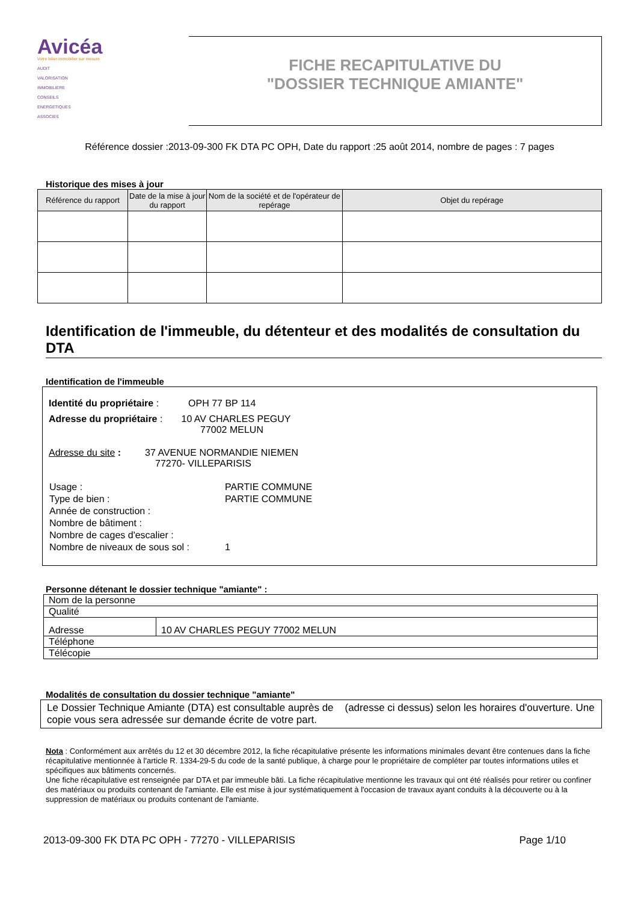Avicéa
Votre bilan immobilier sur mesure
AUDIT
VALORISATION
IMMOBILIERE
CONSEILS
ENERGETIQUES
ASSOCIES
FICHE RECAPITULATIVE DU
"DOSSIER TECHNIQUE AMIANTE"
Référence dossier :2013-09-300 FK DTA PC OPH, Date du rapport :25 août 2014, nombre de pages : 7 pages
Historique des mises à jour
| Référence du rapport | Date de la mise à jour du rapport | Nom de la société et de l'opérateur de repérage | Objet du repérage |
| --- | --- | --- | --- |
Identification de l'immeuble, du détenteur et des modalités de consultation du DTA
Identification de l'immeuble
Identité du propriétaire : OPH 77 BP 114
Adresse du propriétaire : 10 AV CHARLES PEGUY
77002 MELUN
Adresse du site : 37 AVENUE NORMANDIE NIEMEN
77270- VILLEPARISIS
| Usage : | PARTIE COMMUNE |
| Type de bien : | PARTIE COMMUNE |
| Année de construction : | |
| Nombre de bâtiment : | |
| Nombre de cages d'escalier : | |
| Nombre de niveaux de sous sol : | 1 |
Personne détenant le dossier technique "amiante" :
| Nom de la personne | |
| Qualité | |
| Adresse | 10 AV CHARLES PEGUY 77002 MELUN |
| Téléphone | |
| Télécopie | |
Modalités de consultation du dossier technique "amiante"
Le Dossier Technique Amiante (DTA) est consultable auprès de (adresse ci dessus) selon les horaires d'ouverture. Une copie vous sera adressée sur demande écrite de votre part.
Nota : Conformément aux arrêtés du 12 et 30 décembre 2012, la fiche récapitulative présente les informations minimales devant être contenues dans la fiche récapitulative mentionnée à l'article R. 1334-29-5 du code de la santé publique, à charge pour le propriétaire de compléter par toutes informations utiles et spécifiques aux bâtiments concernés.
Une fiche récapitulative est renseignée par DTA et par immeuble bâti. La fiche récapitulative mentionne les travaux qui ont été réalisés pour retirer ou confiner des matériaux ou produits contenant de l'amiante. Elle est mise à jour systématiquement à l'occasion de travaux ayant conduits à la découverte ou à la suppression de matériaux ou produits contenant de l'amiante.
2013-09-300 FK DTA PC OPH - 77270 - VILLEPARISIS Page 1/10